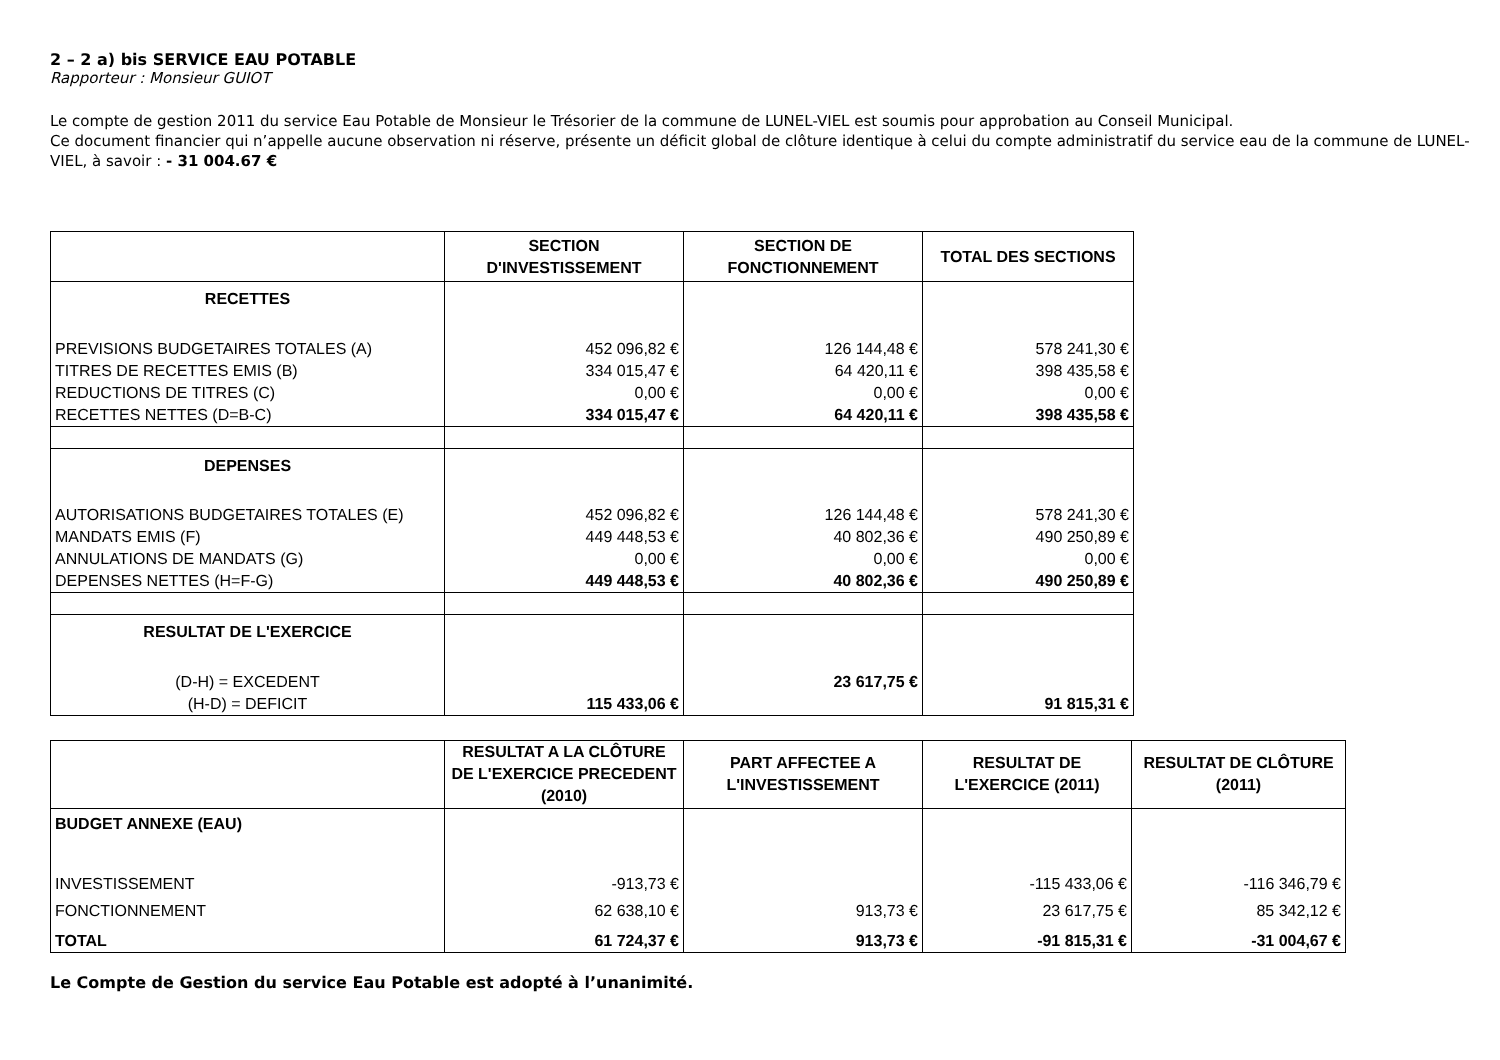2 – 2 a) bis SERVICE EAU POTABLE
Rapporteur : Monsieur GUIOT
Le compte de gestion 2011 du service Eau Potable de Monsieur le Trésorier de la commune de LUNEL-VIEL est soumis pour approbation au Conseil Municipal.
Ce document financier qui n’appelle aucune observation ni réserve, présente un déficit global de clôture identique à celui du compte administratif du service eau de la commune de LUNEL-VIEL, à savoir : - 31 004.67 €
| | SECTION D'INVESTISSEMENT | SECTION DE FONCTIONNEMENT | TOTAL DES SECTIONS |
| --- | --- | --- | --- |
| RECETTES | | | |
| PREVISIONS BUDGETAIRES TOTALES (A) | 452 096,82 € | 126 144,48 € | 578 241,30 € |
| TITRES DE RECETTES EMIS (B) | 334 015,47 € | 64 420,11 € | 398 435,58 € |
| REDUCTIONS DE TITRES (C) | 0,00 € | 0,00 € | 0,00 € |
| RECETTES NETTES (D=B-C) | 334 015,47 € | 64 420,11 € | 398 435,58 € |
| DEPENSES | | | |
| AUTORISATIONS BUDGETAIRES TOTALES (E) | 452 096,82 € | 126 144,48 € | 578 241,30 € |
| MANDATS EMIS (F) | 449 448,53 € | 40 802,36 € | 490 250,89 € |
| ANNULATIONS DE MANDATS (G) | 0,00 € | 0,00 € | 0,00 € |
| DEPENSES NETTES (H=F-G) | 449 448,53 € | 40 802,36 € | 490 250,89 € |
| RESULTAT DE L'EXERCICE | | | |
| (D-H) = EXCEDENT | | 23 617,75 € | |
| (H-D) = DEFICIT | 115 433,06 € | | 91 815,31 € |
| | RESULTAT A LA CLÔTURE DE L'EXERCICE PRECEDENT (2010) | PART AFFECTEE A L'INVESTISSEMENT | RESULTAT DE L'EXERCICE (2011) | RESULTAT DE CLÔTURE (2011) |
| --- | --- | --- | --- | --- |
| BUDGET ANNEXE (EAU) | | | | |
| INVESTISSEMENT | -913,73 € | | -115 433,06 € | -116 346,79 € |
| FONCTIONNEMENT | 62 638,10 € | 913,73 € | 23 617,75 € | 85 342,12 € |
| TOTAL | 61 724,37 € | 913,73 € | -91 815,31 € | -31 004,67 € |
Le Compte de Gestion du service Eau Potable est adopté à l’unanimité.